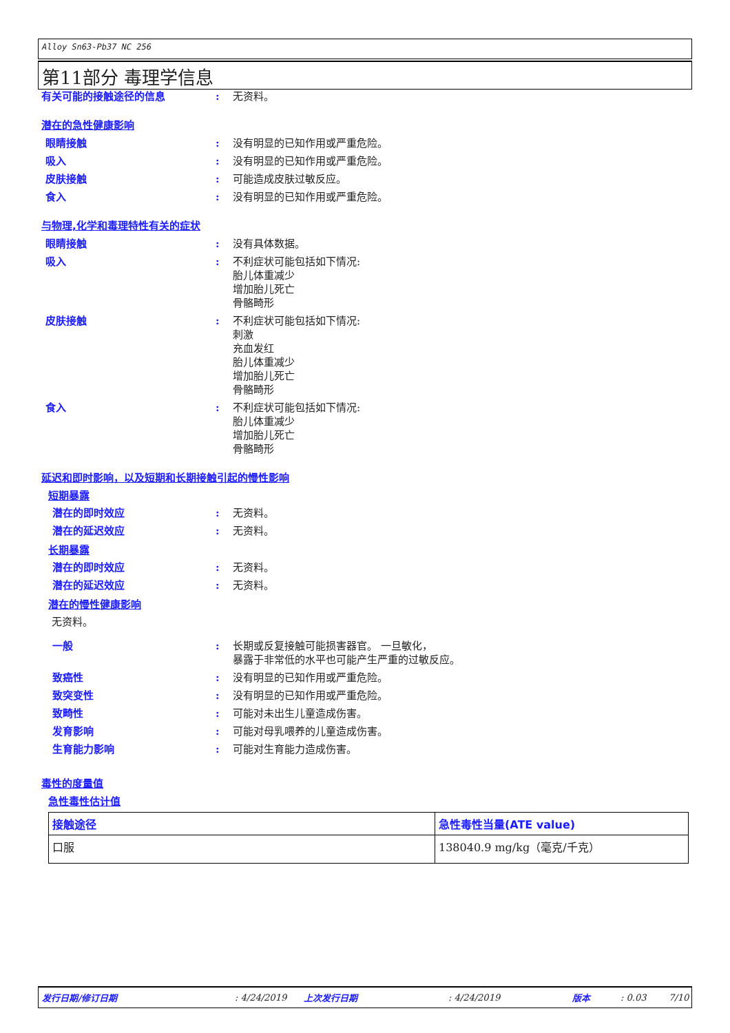Alloy Sn63-Pb37 NC 256
第11部分 毒理学信息
有关可能的接触途径的信息 : 无资料。
潜在的急性健康影响
眼睛接触 : 没有明显的已知作用或严重危险。
吸入 : 没有明显的已知作用或严重危险。
皮肤接触 : 可能造成皮肤过敏反应。
食入 : 没有明显的已知作用或严重危险。
与物理,化学和毒理特性有关的症状
眼睛接触 : 没有具体数据。
吸入 : 不利症状可能包括如下情况:
胎儿体重减少
增加胎儿死亡
骨骼畸形
皮肤接触 : 不利症状可能包括如下情况:
刺激
充血发红
胎儿体重减少
增加胎儿死亡
骨骼畸形
食入 : 不利症状可能包括如下情况:
胎儿体重减少
增加胎儿死亡
骨骼畸形
延迟和即时影响，以及短期和长期接触引起的慢性影响
短期暴露
潜在的即时效应 : 无资料。
潜在的延迟效应 : 无资料。
长期暴露
潜在的即时效应 : 无资料。
潜在的延迟效应 : 无资料。
潜在的慢性健康影响
无资料。
一般 : 长期或反复接触可能损害器官。 一旦敏化，
暴露于非常低的水平也可能产生严重的过敏反应。
致癌性 : 没有明显的已知作用或严重危险。
致突变性 : 没有明显的已知作用或严重危险。
致畸性 : 可能对未出生儿童造成伤害。
发育影响 : 可能对母乳喂养的儿童造成伤害。
生育能力影响 : 可能对生育能力造成伤害。
毒性的度量值
急性毒性估计值
| 接触途径 | 急性毒性当量(ATE value) |
| --- | --- |
| 口服 | 138040.9 mg/kg（毫克/千克） |
发行日期/修订日期: 4/24/2019 上次发行日期: 4/24/2019 版本: 0.03 7/10